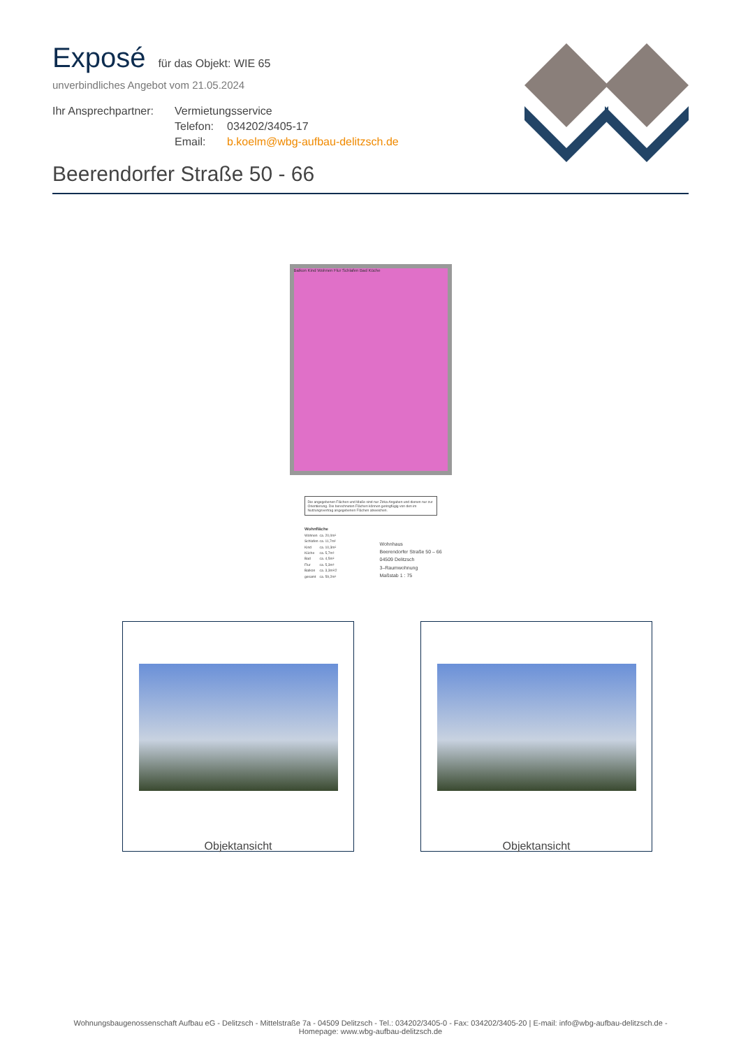Exposé
für das Objekt: WIE 65
unverbindliches Angebot vom 21.05.2024
Ihr Ansprechpartner:
Vermietungsservice
Telefon:
034202/3405-17
Email:
b.koelm@wbg-aufbau-delitzsch.de
Beerendorfer Straße 50 - 66
Balkon Kind Wohnen Flur Schlafen Bad Küche
Die angegebenen Flächen und Maße sind nur Zirka-Angaben und dienen nur zur Orientierung. Die berechneten Flächen können geringfügig von den im Nutzungsvertrag angegebenen Flächen abweichen.
| Wohnfläche | |
| --- | --- |
| Wohnen | ca. 20,0m² |
| Schlafen | ca. 11,7m² |
| Kind | ca. 10,3m² |
| Küche | ca. 5,7m² |
| Bad | ca. 4,5m² |
| Flur | ca. 5,3m² |
| Balkon | ca. 3,3m²/2 |
| gesamt | ca. 59,2m² |
Wohnhaus
Beerendorfer Straße 50 – 66
04509 Delitzsch
3–Raumwohnung
Maßstab 1 : 75
Objektansicht Objektansicht
Wohnungsbaugenossenschaft Aufbau eG - Delitzsch - Mittelstraße 7a - 04509 Delitzsch - Tel.: 034202/3405-0 - Fax: 034202/3405-20 | E-mail: info@wbg-aufbau-delitzsch.de -
Homepage: www.wbg-aufbau-delitzsch.de